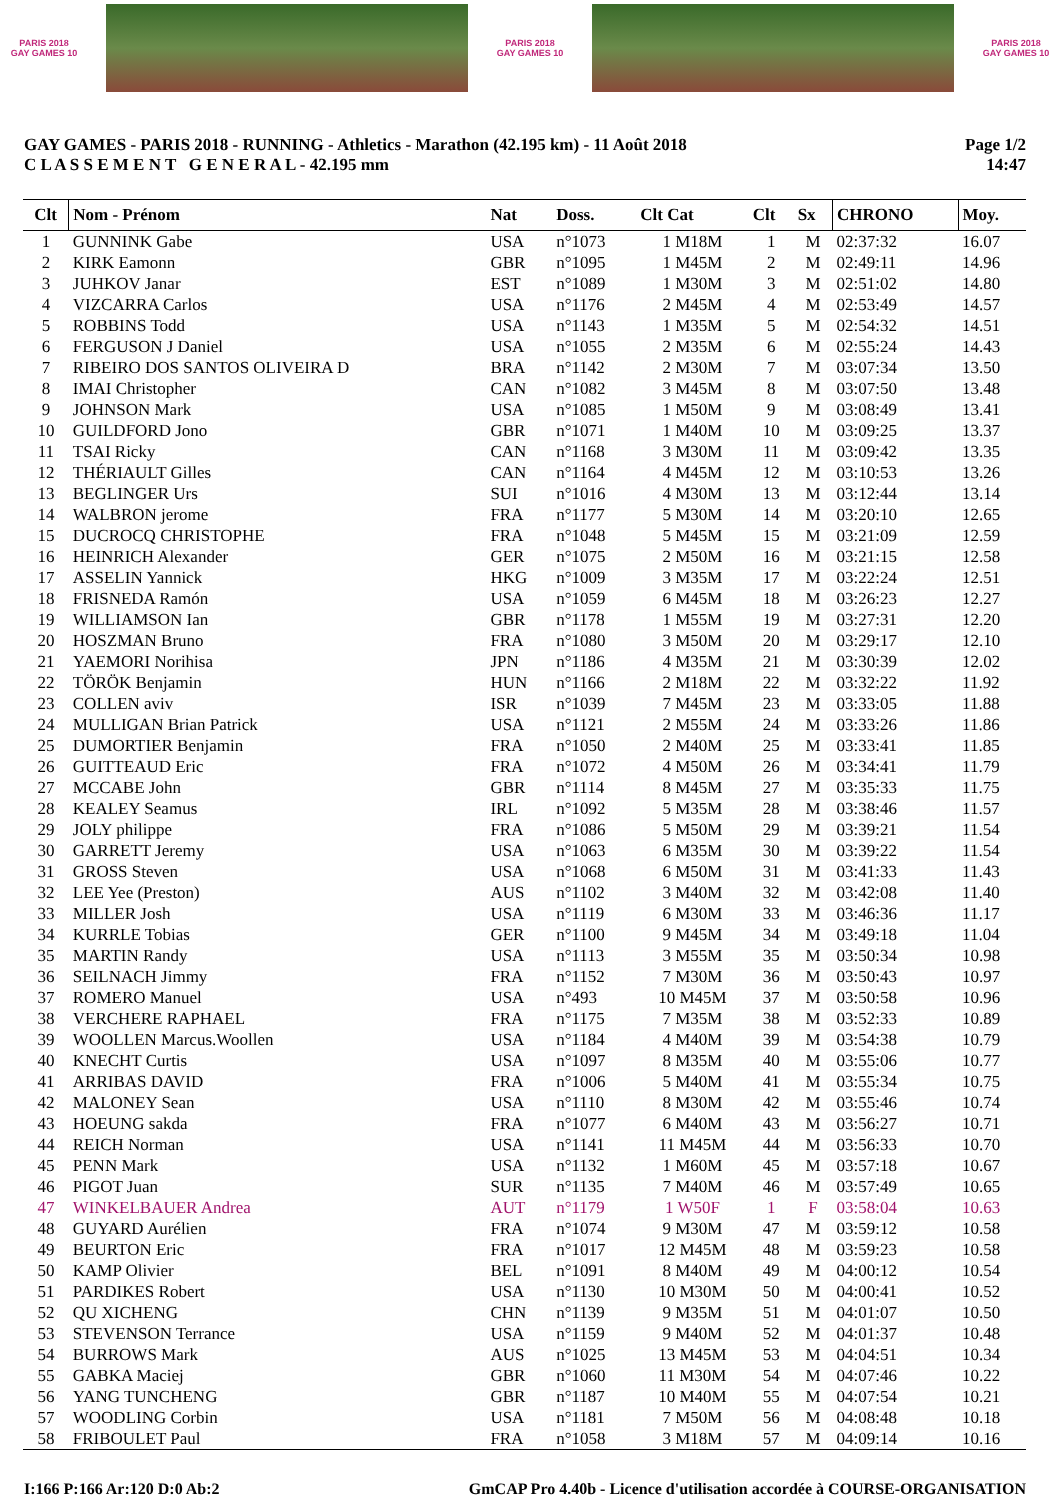PARIS 2018
GAY GAMES 10
PARIS 2018
GAY GAMES 10
PARIS 2018
GAY GAMES 10
GAY GAMES - PARIS 2018 - RUNNING - Athletics - Marathon (42.195 km) - 11 Août 2018
C L A S S E M E N T G E N E R A L - 42.195 mm
Page 1/2
14:47
| Clt | Nom - Prénom | Nat | Doss. | Clt Cat | Clt | Sx | CHRONO | Moy. |
| --- | --- | --- | --- | --- | --- | --- | --- | --- |
| 1 | GUNNINK Gabe | USA | n°1073 | 1 M18M | 1 | M | 02:37:32 | 16.07 |
| 2 | KIRK Eamonn | GBR | n°1095 | 1 M45M | 2 | M | 02:49:11 | 14.96 |
| 3 | JUHKOV Janar | EST | n°1089 | 1 M30M | 3 | M | 02:51:02 | 14.80 |
| 4 | VIZCARRA Carlos | USA | n°1176 | 2 M45M | 4 | M | 02:53:49 | 14.57 |
| 5 | ROBBINS Todd | USA | n°1143 | 1 M35M | 5 | M | 02:54:32 | 14.51 |
| 6 | FERGUSON J Daniel | USA | n°1055 | 2 M35M | 6 | M | 02:55:24 | 14.43 |
| 7 | RIBEIRO DOS SANTOS OLIVEIRA D | BRA | n°1142 | 2 M30M | 7 | M | 03:07:34 | 13.50 |
| 8 | IMAI Christopher | CAN | n°1082 | 3 M45M | 8 | M | 03:07:50 | 13.48 |
| 9 | JOHNSON Mark | USA | n°1085 | 1 M50M | 9 | M | 03:08:49 | 13.41 |
| 10 | GUILDFORD Jono | GBR | n°1071 | 1 M40M | 10 | M | 03:09:25 | 13.37 |
| 11 | TSAI Ricky | CAN | n°1168 | 3 M30M | 11 | M | 03:09:42 | 13.35 |
| 12 | THÉRIAULT Gilles | CAN | n°1164 | 4 M45M | 12 | M | 03:10:53 | 13.26 |
| 13 | BEGLINGER Urs | SUI | n°1016 | 4 M30M | 13 | M | 03:12:44 | 13.14 |
| 14 | WALBRON jerome | FRA | n°1177 | 5 M30M | 14 | M | 03:20:10 | 12.65 |
| 15 | DUCROCQ CHRISTOPHE | FRA | n°1048 | 5 M45M | 15 | M | 03:21:09 | 12.59 |
| 16 | HEINRICH Alexander | GER | n°1075 | 2 M50M | 16 | M | 03:21:15 | 12.58 |
| 17 | ASSELIN Yannick | HKG | n°1009 | 3 M35M | 17 | M | 03:22:24 | 12.51 |
| 18 | FRISNEDA Ramón | USA | n°1059 | 6 M45M | 18 | M | 03:26:23 | 12.27 |
| 19 | WILLIAMSON Ian | GBR | n°1178 | 1 M55M | 19 | M | 03:27:31 | 12.20 |
| 20 | HOSZMAN Bruno | FRA | n°1080 | 3 M50M | 20 | M | 03:29:17 | 12.10 |
| 21 | YAEMORI Norihisa | JPN | n°1186 | 4 M35M | 21 | M | 03:30:39 | 12.02 |
| 22 | TÖRÖK Benjamin | HUN | n°1166 | 2 M18M | 22 | M | 03:32:22 | 11.92 |
| 23 | COLLEN aviv | ISR | n°1039 | 7 M45M | 23 | M | 03:33:05 | 11.88 |
| 24 | MULLIGAN Brian Patrick | USA | n°1121 | 2 M55M | 24 | M | 03:33:26 | 11.86 |
| 25 | DUMORTIER Benjamin | FRA | n°1050 | 2 M40M | 25 | M | 03:33:41 | 11.85 |
| 26 | GUITTEAUD Eric | FRA | n°1072 | 4 M50M | 26 | M | 03:34:41 | 11.79 |
| 27 | MCCABE John | GBR | n°1114 | 8 M45M | 27 | M | 03:35:33 | 11.75 |
| 28 | KEALEY Seamus | IRL | n°1092 | 5 M35M | 28 | M | 03:38:46 | 11.57 |
| 29 | JOLY philippe | FRA | n°1086 | 5 M50M | 29 | M | 03:39:21 | 11.54 |
| 30 | GARRETT Jeremy | USA | n°1063 | 6 M35M | 30 | M | 03:39:22 | 11.54 |
| 31 | GROSS Steven | USA | n°1068 | 6 M50M | 31 | M | 03:41:33 | 11.43 |
| 32 | LEE Yee (Preston) | AUS | n°1102 | 3 M40M | 32 | M | 03:42:08 | 11.40 |
| 33 | MILLER Josh | USA | n°1119 | 6 M30M | 33 | M | 03:46:36 | 11.17 |
| 34 | KURRLE Tobias | GER | n°1100 | 9 M45M | 34 | M | 03:49:18 | 11.04 |
| 35 | MARTIN Randy | USA | n°1113 | 3 M55M | 35 | M | 03:50:34 | 10.98 |
| 36 | SEILNACH Jimmy | FRA | n°1152 | 7 M30M | 36 | M | 03:50:43 | 10.97 |
| 37 | ROMERO Manuel | USA | n°493 | 10 M45M | 37 | M | 03:50:58 | 10.96 |
| 38 | VERCHERE RAPHAEL | FRA | n°1175 | 7 M35M | 38 | M | 03:52:33 | 10.89 |
| 39 | WOOLLEN Marcus.Woollen | USA | n°1184 | 4 M40M | 39 | M | 03:54:38 | 10.79 |
| 40 | KNECHT Curtis | USA | n°1097 | 8 M35M | 40 | M | 03:55:06 | 10.77 |
| 41 | ARRIBAS DAVID | FRA | n°1006 | 5 M40M | 41 | M | 03:55:34 | 10.75 |
| 42 | MALONEY Sean | USA | n°1110 | 8 M30M | 42 | M | 03:55:46 | 10.74 |
| 43 | HOEUNG sakda | FRA | n°1077 | 6 M40M | 43 | M | 03:56:27 | 10.71 |
| 44 | REICH Norman | USA | n°1141 | 11 M45M | 44 | M | 03:56:33 | 10.70 |
| 45 | PENN Mark | USA | n°1132 | 1 M60M | 45 | M | 03:57:18 | 10.67 |
| 46 | PIGOT Juan | SUR | n°1135 | 7 M40M | 46 | M | 03:57:49 | 10.65 |
| 47 | WINKELBAUER Andrea | AUT | n°1179 | 1 W50F | 1 | F | 03:58:04 | 10.63 |
| 48 | GUYARD Aurélien | FRA | n°1074 | 9 M30M | 47 | M | 03:59:12 | 10.58 |
| 49 | BEURTON Eric | FRA | n°1017 | 12 M45M | 48 | M | 03:59:23 | 10.58 |
| 50 | KAMP Olivier | BEL | n°1091 | 8 M40M | 49 | M | 04:00:12 | 10.54 |
| 51 | PARDIKES Robert | USA | n°1130 | 10 M30M | 50 | M | 04:00:41 | 10.52 |
| 52 | QU XICHENG | CHN | n°1139 | 9 M35M | 51 | M | 04:01:07 | 10.50 |
| 53 | STEVENSON Terrance | USA | n°1159 | 9 M40M | 52 | M | 04:01:37 | 10.48 |
| 54 | BURROWS Mark | AUS | n°1025 | 13 M45M | 53 | M | 04:04:51 | 10.34 |
| 55 | GABKA Maciej | GBR | n°1060 | 11 M30M | 54 | M | 04:07:46 | 10.22 |
| 56 | YANG TUNCHENG | GBR | n°1187 | 10 M40M | 55 | M | 04:07:54 | 10.21 |
| 57 | WOODLING Corbin | USA | n°1181 | 7 M50M | 56 | M | 04:08:48 | 10.18 |
| 58 | FRIBOULET Paul | FRA | n°1058 | 3 M18M | 57 | M | 04:09:14 | 10.16 |
I:166 P:166 Ar:120 D:0 Ab:2 GmCAP Pro 4.40b - Licence d'utilisation accordée à COURSE-ORGANISATION